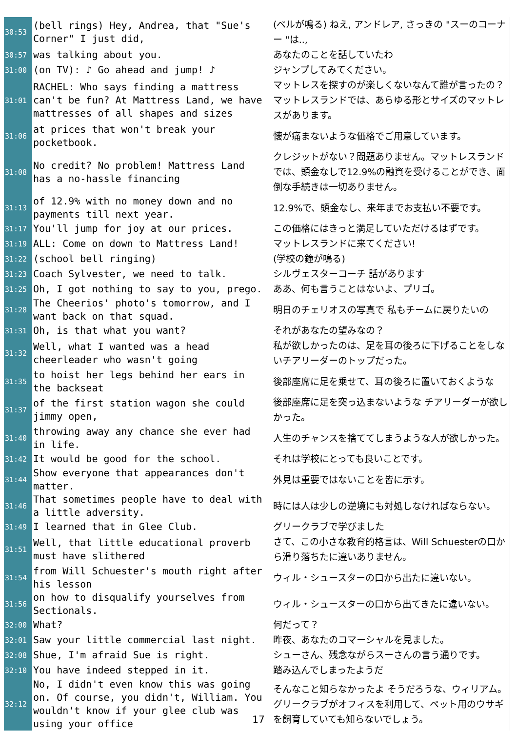| 30:53 | (bell rings) Hey, Andrea, that "Sue's Corner" I just did, | (ベルが鳴る) ねえ, アンドレア, さっきの "スーのコーナー "は.., |
| 30:57 | was talking about you. | あなたのことを話していたわ |
| 31:00 | (on TV): ♪ Go ahead and jump! ♪ | ジャンプしてみてください。 |
| 31:01 | RACHEL: Who says finding a mattress can't be fun? At Mattress Land, we have mattresses of all shapes and sizes | マットレスを探すのが楽しくないなんて誰が言ったの？マットレスランドでは、あらゆる形とサイズのマットレスがあります。 |
| 31:06 | at prices that won't break your pocketbook. | 懐が痛まないような価格でご用意しています。 |
| 31:08 | No credit? No problem! Mattress Land has a no-hassle financing | クレジットがない？問題ありません。マットレスランドでは、頭金なしで12.9%の融資を受けることができ、面倒な手続きは一切ありません。 |
| 31:13 | of 12.9% with no money down and no payments till next year. | 12.9%で、頭金なし、来年までお支払い不要です。 |
| 31:17 | You'll jump for joy at our prices. | この価格にはきっと満足していただけるはずです。 |
| 31:19 | ALL: Come on down to Mattress Land! | マットレスランドに来てください! |
| 31:22 | (school bell ringing) | (学校の鐘が鳴る) |
| 31:23 | Coach Sylvester, we need to talk. | シルヴェスターコーチ 話があります |
| 31:25 | Oh, I got nothing to say to you, prego. | ああ、何も言うことはないよ、プリゴ。 |
| 31:28 | The Cheerios' photo's tomorrow, and I want back on that squad. | 明日のチェリオスの写真で 私もチームに戻りたいの |
| 31:31 | Oh, is that what you want? | それがあなたの望みなの？ |
| 31:32 | Well, what I wanted was a head cheerleader who wasn't going | 私が欲しかったのは、足を耳の後ろに下げることをしないチアリーダーのトップだった。 |
| 31:35 | to hoist her legs behind her ears in the backseat | 後部座席に足を乗せて、耳の後ろに置いておくような |
| 31:37 | of the first station wagon she could jimmy open, | 後部座席に足を突っ込まないような チアリーダーが欲しかった。 |
| 31:40 | throwing away any chance she ever had in life. | 人生のチャンスを捨ててしまうような人が欲しかった。 |
| 31:42 | It would be good for the school. | それは学校にとっても良いことです。 |
| 31:44 | Show everyone that appearances don't matter. | 外見は重要ではないことを皆に示す。 |
| 31:46 | That sometimes people have to deal with a little adversity. | 時には人は少しの逆境にも対処しなければならない。 |
| 31:49 | I learned that in Glee Club. | グリークラブで学びました |
| 31:51 | Well, that little educational proverb must have slithered | さて、この小さな教育的格言は、Will Schuesterの口から滑り落ちたに違いありません。 |
| 31:54 | from Will Schuester's mouth right after his lesson | ウィル・シュースターの口から出たに違いない。 |
| 31:56 | on how to disqualify yourselves from Sectionals. | ウィル・シュースターの口から出てきたに違いない。 |
| 32:00 | What? | 何だって？ |
| 32:01 | Saw your little commercial last night. | 昨夜、あなたのコマーシャルを見ました。 |
| 32:08 | Shue, I'm afraid Sue is right. | シューさん、残念ながらスーさんの言う通りです。 |
| 32:10 | You have indeed stepped in it. | 踏み込んでしまったようだ |
| 32:12 | No, I didn't even know this was going on. Of course, you didn't, William. You wouldn't know if your glee club was using your office | そんなこと知らなかったよ そうだろうな、ウィリアム。グリークラブがオフィスを利用して、ペット用のウサギを飼育していても知らないでしょう。 |
17